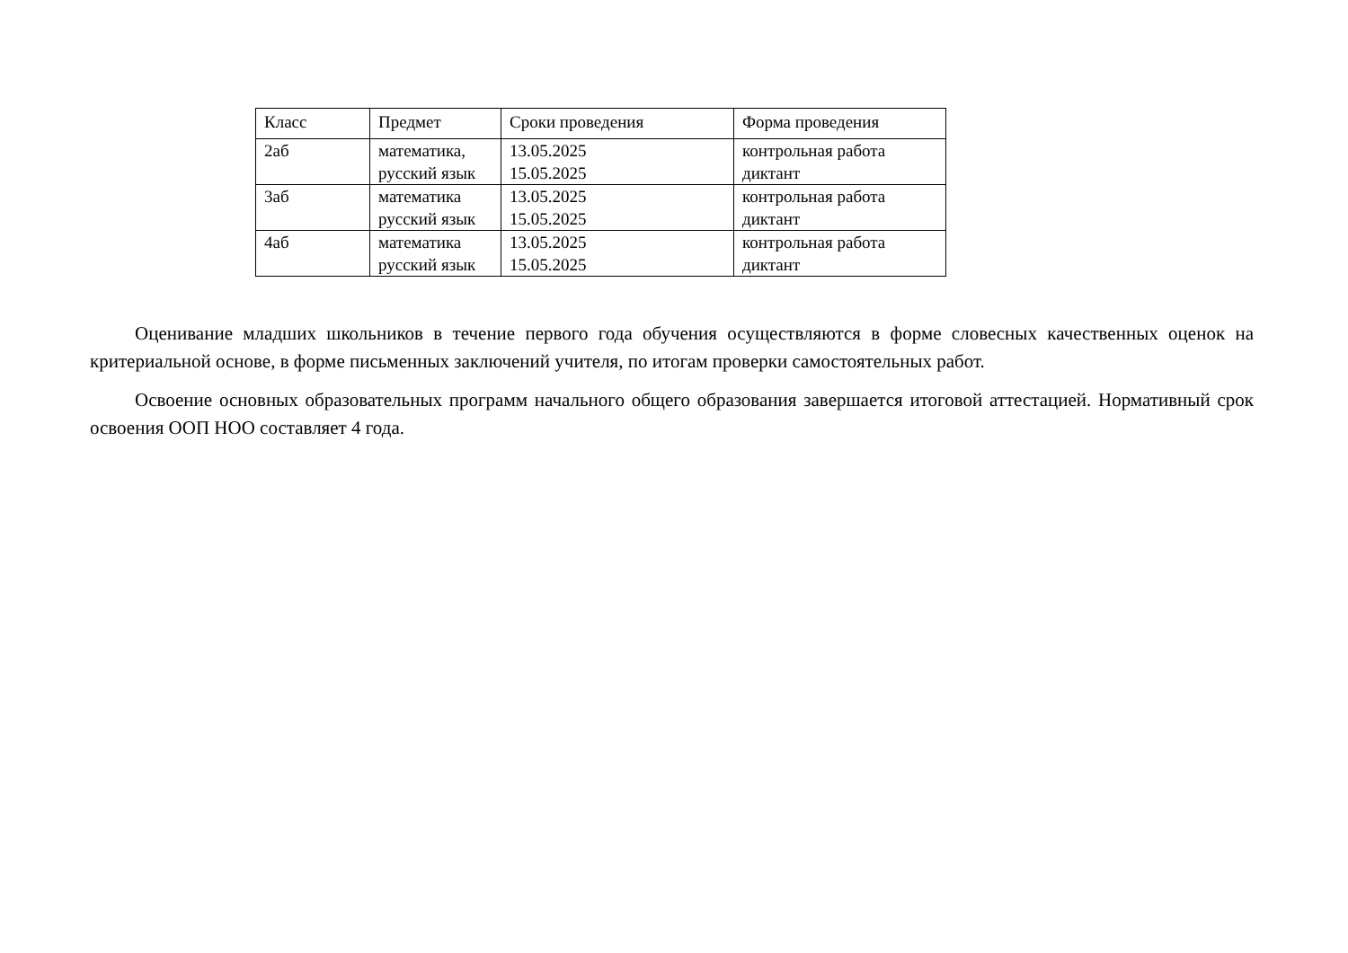| Класс | Предмет | Сроки проведения | Форма проведения |
| 2аб | математика, русский язык | 13.05.2025 15.05.2025 | контрольная работа диктант |
| 3аб | математика русский язык | 13.05.2025 15.05.2025 | контрольная работа диктант |
| 4аб | математика русский язык | 13.05.2025 15.05.2025 | контрольная работа диктант |
Оценивание младших школьников в течение первого года обучения осуществляются в форме словесных качественных оценок на критериальной основе, в форме письменных заключений учителя, по итогам проверки самостоятельных работ.
Освоение основных образовательных программ начального общего образования завершается итоговой аттестацией. Нормативный срок освоения ООП НОО составляет 4 года.